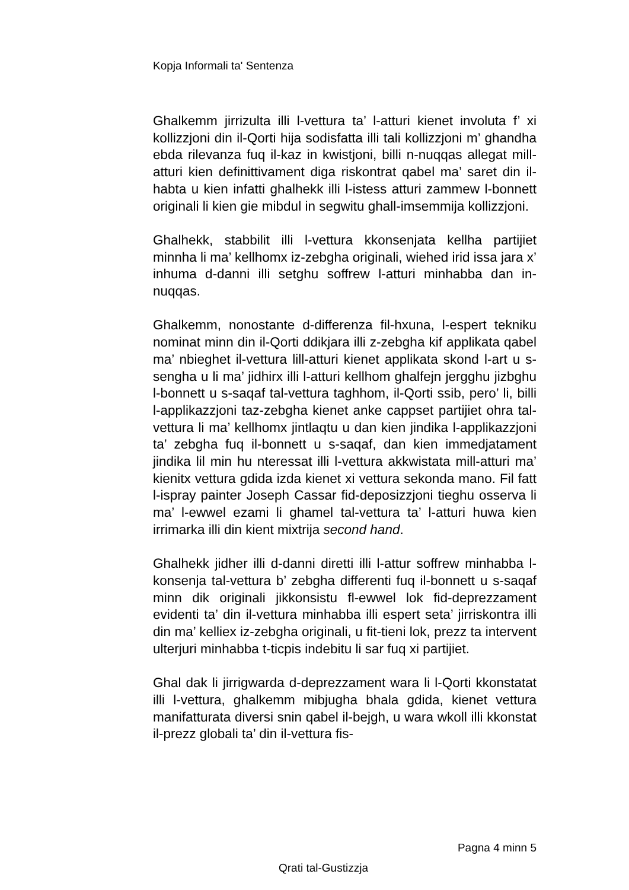Kopja Informali ta' Sentenza
Ghalkemm jirrizulta illi l-vettura ta’ l-atturi kienet involuta f’ xi kollizzjoni din il-Qorti hija sodisfatta illi tali kollizzjoni m’ ghandha ebda rilevanza fuq il-kaz in kwistjoni, billi n-nuqqas allegat mill-atturi kien definittivament diga riskontrat qabel ma’ saret din il-habta u kien infatti ghalhekk illi l-istess atturi zammew l-bonnett originali li kien gie mibdul in segwitu ghall-imsemmija kollizzjoni.
Ghalhekk, stabbilit illi l-vettura kkonsenjata kellha partijiet minnha li ma’ kellhomx iz-zebgha originali, wiehed irid issa jara x’ inhuma d-danni illi setghu soffrew l-atturi minhabba dan in-nuqqas.
Ghalkemm, nonostante d-differenza fil-hxuna, l-espert tekniku nominat minn din il-Qorti ddikjara illi z-zebgha kif applikata qabel ma’ nbieghet il-vettura lill-atturi kienet applikata skond l-art u s-sengha u li ma’ jidhirx illi l-atturi kellhom ghalfejn jergghu jizbghu l-bonnett u s-saqaf tal-vettura taghhom, il-Qorti ssib, pero’ li, billi l-applikazzjoni taz-zebgha kienet anke cappset partijiet ohra tal-vettura li ma’ kellhomx jintlaqtu u dan kien jindika l-applikazzjoni ta’ zebgha fuq il-bonnett u s-saqaf, dan kien immedjatament jindika lil min hu nteressat illi l-vettura akkwistata mill-atturi ma’ kienitx vettura gdida izda kienet xi vettura sekonda mano. Fil fatt l-ispray painter Joseph Cassar fid-deposizzjoni tieghu osserva li ma’ l-ewwel ezami li ghamel tal-vettura ta’ l-atturi huwa kien irrimarka illi din kient mixtrija second hand.
Ghalhekk jidher illi d-danni diretti illi l-attur soffrew minhabba l-konsenja tal-vettura b’ zebgha differenti fuq il-bonnett u s-saqaf minn dik originali jikkonsistu fl-ewwel lok fid-deprezzament evidenti ta’ din il-vettura minhabba illi espert seta’ jirriskontra illi din ma’ kelliex iz-zebgha originali, u fit-tieni lok, prezz ta intervent ulterjuri minhabba t-ticpis indebitu li sar fuq xi partijiet.
Ghal dak li jirrigwarda d-deprezzament wara li l-Qorti kkonstatat illi l-vettura, ghalkemm mibjugha bhala gdida, kienet vettura manifatturata diversi snin qabel il-bejgh, u wara wkoll illi kkonstat il-prezz globali ta’ din il-vettura fis-
Pagna 4 minn 5
Qrati tal-Gustizzja